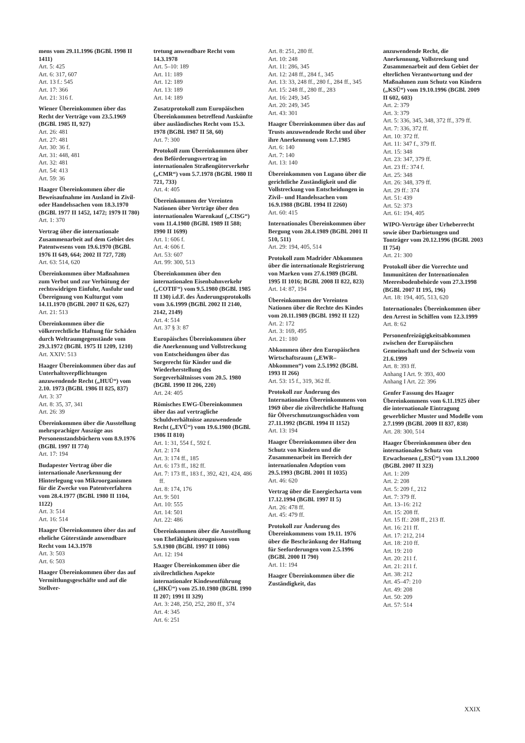mens vom 29.11.1996 (BGBl. 1998 II 1411)
Art. 5: 425
Art. 6: 317, 607
Art. 13 f.: 545
Art. 17: 366
Art. 21: 316 f.
Wiener Übereinkommen über das Recht der Verträge vom 23.5.1969 (BGBl. 1985 II, 927)
Art. 26: 481
Art. 27: 481
Art. 30: 36 f.
Art. 31: 448, 481
Art. 32: 481
Art. 54: 413
Art. 59: 36
Haager Übereinkommen über die Beweisaufnahme im Ausland in Zivil- oder Handelssachen vom 18.3.1970 (BGBl. 1977 II 1452, 1472; 1979 II 780)
Art. 1: 370
Vertrag über die internationale Zusammenarbeit auf dem Gebiet des Patentwesens vom 19.6.1970 (BGBl. 1976 II 649, 664; 2002 II 727, 728)
Art. 63: 514, 620
Übereinkommen über Maßnahmen zum Verbot und zur Verhütung der rechtswidrigen Einfuhr, Ausfuhr und Übereignung von Kulturgut vom 14.11.1970 (BGBl. 2007 II 626, 627)
Art. 21: 513
Übereinkommen über die völkerrechtliche Haftung für Schäden durch Weltraumgegenstände vom 29.3.1972 (BGBl. 1975 II 1209, 1210)
Art. XXIV: 513
Haager Übereinkommen über das auf Unterhaltsverpflichtungen anzuwendende Recht („HUÜ“) vom 2.10. 1973 (BGBl. 1986 II 825, 837)
Art. 3: 37
Art. 8: 35, 37, 341
Art. 26: 39
Übereinkommen über die Ausstellung mehrsprachiger Auszüge aus Personenstandsbüchern vom 8.9.1976 (BGBl. 1997 II 774)
Art. 17: 194
Budapester Vertrag über die internationale Anerkennung der Hinterlegung von Mikroorganismen für die Zwecke von Patentverfahren vom 28.4.1977 (BGBl. 1980 II 1104, 1122)
Art. 3: 514
Art. 16: 514
Haager Übereinkommen über das auf eheliche Güterstände anwendbare Recht vom 14.3.1978
Art. 3: 503
Art. 6: 503
Haager Übereinkommen über das auf Vermittlungsgeschäfte und auf die Stellver-
tretung anwendbare Recht vom 14.3.1978
Art. 5–10: 189
Art. 11: 189
Art. 12: 189
Art. 13: 189
Art. 14: 189
Zusatzprotokoll zum Europäischen Übereinkommen betreffend Auskünfte über ausländisches Recht vom 15.3. 1978 (BGBl. 1987 II 58, 60)
Art. 7: 300
Protokoll zum Übereinkommen über den Beförderungsvertrag im internationalen Straßengüterverkehr („CMR“) vom 5.7.1978 (BGBl. 1980 II 721, 733)
Art. 4: 405
Übereinkommen der Vereinten Nationen über Verträge über den internationalen Warenkauf („CISG“) vom 11.4.1980 (BGBl. 1989 II 588; 1990 II 1699)
Art. 1: 606 f.
Art. 4: 606 f.
Art. 53: 607
Art. 99: 300, 513
Übereinkommen über den internationalen Eisenbahnverkehr („COTIF“) vom 9.5.1980 (BGBl. 1985 II 130) i.d.F. des Änderungsprotokolls vom 3.6.1999 (BGBl. 2002 II 2140, 2142, 2149)
Art. 4: 514
Art. 37 § 3: 87
Europäisches Übereinkommen über die Anerkennung und Vollstreckung von Entscheidungen über das Sorgerecht für Kinder und die Wiederherstellung des Sorgeverhältnisses vom 20.5. 1980 (BGBl. 1990 II 206, 220)
Art. 24: 405
Römisches EWG-Übereinkommen über das auf vertragliche Schuldverhältnisse anzuwendende Recht („EVÜ“) vom 19.6.1980 (BGBl. 1986 II 810)
Art. 1: 31, 554 f., 592 f.
Art. 2: 174
Art. 3: 174 ff., 185
Art. 6: 173 ff., 182 ff.
Art. 7: 173 ff., 183 f., 392, 421, 424, 486 ff.
Art. 8: 174, 176
Art. 9: 501
Art. 10: 555
Art. 14: 501
Art. 22: 486
Übereinkommen über die Ausstellung von Ehefähigkeitszeugnissen vom 5.9.1980 (BGBl. 1997 II 1086)
Art. 12: 194
Haager Übereinkommen über die zivilrechtlichen Aspekte internationaler Kindesentführung („HKÜ“) vom 25.10.1980 (BGBl. 1990 II 207; 1991 II 329)
Art. 3: 248, 250, 252, 280 ff., 374
Art. 4: 345
Art. 6: 251
Art. 8: 251, 280 ff.
Art. 10: 248
Art. 11: 286, 345
Art. 12: 248 ff., 284 f., 345
Art. 13: 33, 248 ff., 280 f., 284 ff., 345
Art. 15: 248 ff., 280 ff., 283
Art. 16: 249, 345
Art. 20: 249, 345
Art. 43: 301
Haager Übereinkommen über das auf Trusts anzuwendende Recht und über ihre Anerkennung vom 1.7.1985
Art. 6: 140
Art. 7: 140
Art. 13: 140
Übereinkommen von Lugano über die gerichtliche Zuständigkeit und die Vollstreckung von Entscheidungen in Zivil– und Handelssachen vom 16.9.1988 (BGBl. 1994 II 2260)
Art. 60: 415
Internationales Übereinkommen über Bergung vom 28.4.1989 (BGBl. 2001 II 510, 511)
Art. 29: 194, 405, 514
Protokoll zum Madrider Abkommen über die internationale Registrierung von Marken vom 27.6.1989 (BGBl. 1995 II 1016; BGBl. 2008 II 822, 823)
Art. 14: 87, 194
Übereinkommen der Vereinten Nationen über die Rechte des Kindes vom 20.11.1989 (BGBl. 1992 II 122)
Art. 2: 172
Art. 3: 169, 495
Art. 21: 180
Abkommen über den Europäischen Wirtschaftsraum („EWR–Abkommen“) vom 2.5.1992 (BGBl. 1993 II 266)
Art. 53: 15 f., 319, 362 ff.
Protokoll zur Änderung des Internationalen Übereinkommens von 1969 über die zivilrechtliche Haftung für Ölverschmutzungsschäden vom 27.11.1992 (BGBl. 1994 II 1152)
Art. 13: 194
Haager Übereinkommen über den Schutz von Kindern und die Zusammenarbeit im Bereich der internationalen Adoption vom 29.5.1993 (BGBl. 2001 II 1035)
Art. 46: 620
Vertrag über die Energiecharta vom 17.12.1994 (BGBl. 1997 II 5)
Art. 26: 478 ff.
Art. 45: 479 ff.
Protokoll zur Änderung des Übereinkommens vom 19.11. 1976 über die Beschränkung der Haftung für Seeforderungen vom 2.5.1996 (BGBl. 2000 II 790)
Art. 11: 194
Haager Übereinkommen über die Zuständigkeit, das
anzuwendende Recht, die Anerkennung, Vollstreckung und Zusammenarbeit auf dem Gebiet der elterlichen Verantwortung und der Maßnahmen zum Schutz von Kindern („KSÜ“) vom 19.10.1996 (BGBl. 2009 II 602, 603)
Art. 2: 379
Art. 3: 379
Art. 5: 336, 345, 348, 372 ff., 379 ff.
Art. 7: 336, 372 ff.
Art. 10: 372 ff.
Art. 11: 347 f., 379 ff.
Art. 15: 348
Art. 23: 347, 379 ff.
Art. 23 ff.: 374 f.
Art. 25: 348
Art. 26: 348, 379 ff.
Art. 29 ff.: 374
Art. 51: 439
Art. 52: 373
Art. 61: 194, 405
WIPO-Verträge über Urheberrecht sowie über Darbietungen und Tonträger vom 20.12.1996 (BGBl. 2003 II 754)
Art. 21: 300
Protokoll über die Vorrechte und Immunitäten der Internationalen Meeresbodenbehörde vom 27.3.1998 (BGBl. 2007 II 195, 196)
Art. 18: 194, 405, 513, 620
Internationales Übereinkommen über den Arrest in Schiffen vom 12.3.1999
Art. 8: 62
Personenfreizügigkeitsabkommen zwischen der Europäischen Gemeinschaft und der Schweiz vom 21.6.1999
Art. 8: 393 ff.
Anhang I Art. 9: 393, 400
Anhang I Art. 22: 396
Genfer Fassung des Haager Übereinkommens vom 6.11.1925 über die internationale Eintragung gewerblicher Muster und Modelle vom 2.7.1999 (BGBl. 2009 II 837, 838)
Art. 28: 300, 514
Haager Übereinkommen über den internationalen Schutz von Erwachsenen („ESÜ“) vom 13.1.2000 (BGBl. 2007 II 323)
Art. 1: 209
Art. 2: 208
Art. 5: 209 f., 212
Art. 7: 379 ff.
Art. 13–16: 212
Art. 15: 208 ff.
Art. 15 ff.: 208 ff., 213 ff.
Art. 16: 211 ff.
Art. 17: 212, 214
Art. 18: 210 ff.
Art. 19: 210
Art. 20: 211 f.
Art. 21: 211 f.
Art. 38: 212
Art. 45–47: 210
Art. 49: 208
Art. 50: 209
Art. 57: 514
XXIX